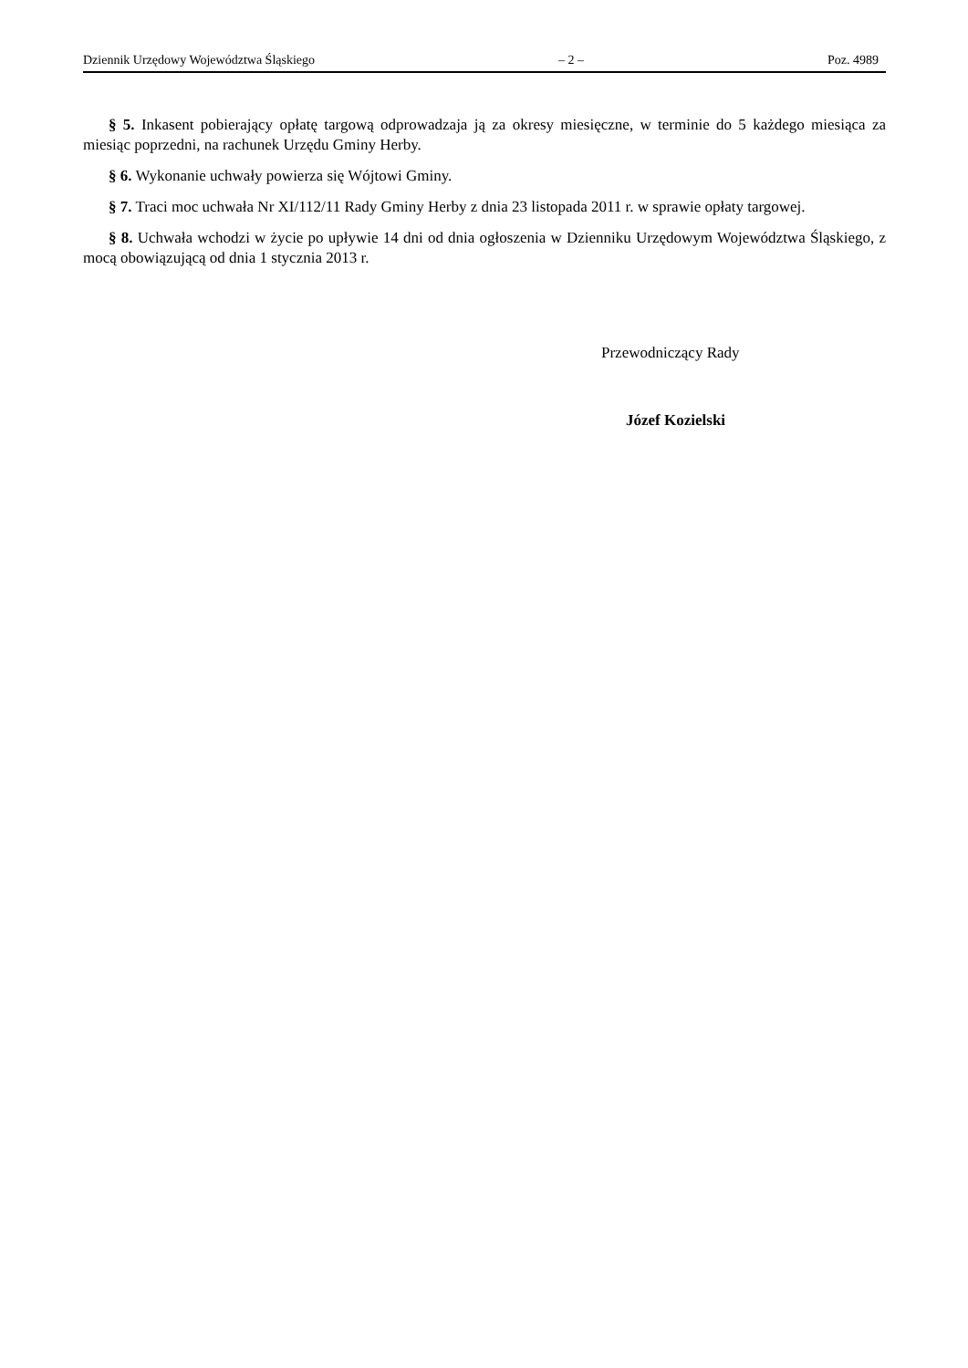Dziennik Urzędowy Województwa Śląskiego – 2 – Poz. 4989
§ 5. Inkasent pobierający opłatę targową odprowadzaja ją za okresy miesięczne, w terminie do 5 każdego miesiąca za miesiąc poprzedni, na rachunek Urzędu Gminy Herby.
§ 6. Wykonanie uchwały powierza się Wójtowi Gminy.
§ 7. Traci moc uchwała Nr XI/112/11 Rady Gminy Herby z dnia 23 listopada 2011 r. w sprawie opłaty targowej.
§ 8. Uchwała wchodzi w życie po upływie 14 dni od dnia ogłoszenia w Dzienniku Urzędowym Województwa Śląskiego, z mocą obowiązującą od dnia 1 stycznia 2013 r.
Przewodniczący Rady
Józef Kozielski